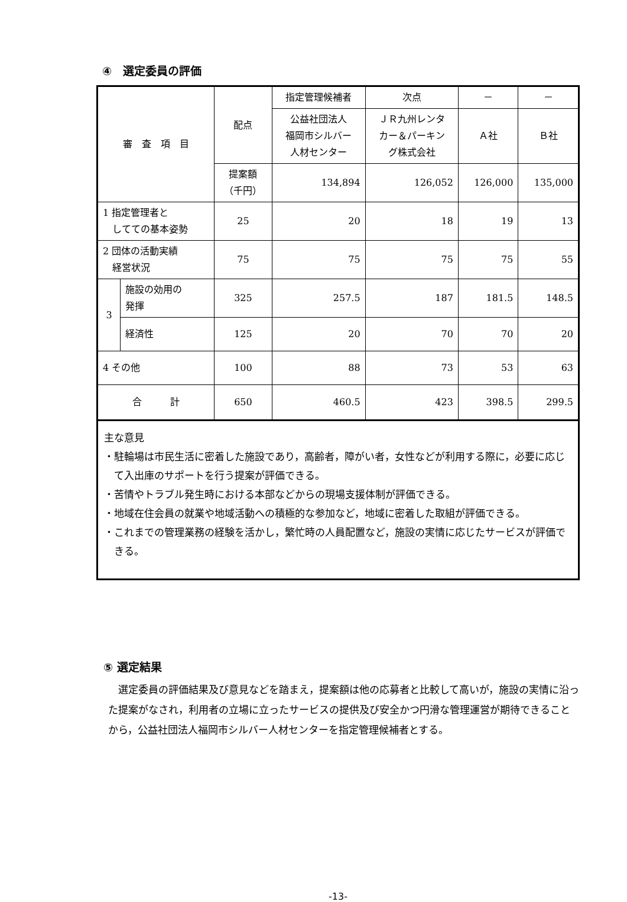④　選定委員の評価
| 審 査 項 目 | | 配点 | 指定管理候補者 | 次点 | － | － |
| | | | 公益社団法人 福岡市シルバー 人材センター | ＪＲ九州レンタ カー＆パーキン グ株式会社 | Ａ社 | Ｂ社 |
| | | 提案額 （千円） | 134,894 | 126,052 | 126,000 | 135,000 |
| 1 指定管理者と してての基本姿勢 | | 25 | 20 | 18 | 19 | 13 |
| 2 団体の活動実績 経営状況 | | 75 | 75 | 75 | 75 | 55 |
| 3 | 施設の効用の 発揮 | 325 | 257.5 | 187 | 181.5 | 148.5 |
| | 経済性 | 125 | 20 | 70 | 70 | 20 |
| 4 その他 | | 100 | 88 | 73 | 53 | 63 |
| 合 計 | | 650 | 460.5 | 423 | 398.5 | 299.5 |
主な意見
・駐輪場は市民生活に密着した施設であり，高齢者，障がい者，女性などが利用する際に，必要に応じて入出庫のサポートを行う提案が評価できる。
・苦情やトラブル発生時における本部などからの現場支援体制が評価できる。
・地域在住会員の就業や地域活動への積極的な参加など，地域に密着した取組が評価できる。
・これまでの管理業務の経験を活かし，繁忙時の人員配置など，施設の実情に応じたサービスが評価できる。
⑤ 選定結果
　選定委員の評価結果及び意見などを踏まえ，提案額は他の応募者と比較して高いが，施設の実情に沿った提案がなされ，利用者の立場に立ったサービスの提供及び安全かつ円滑な管理運営が期待できることから，公益社団法人福岡市シルバー人材センターを指定管理候補者とする。
-13-